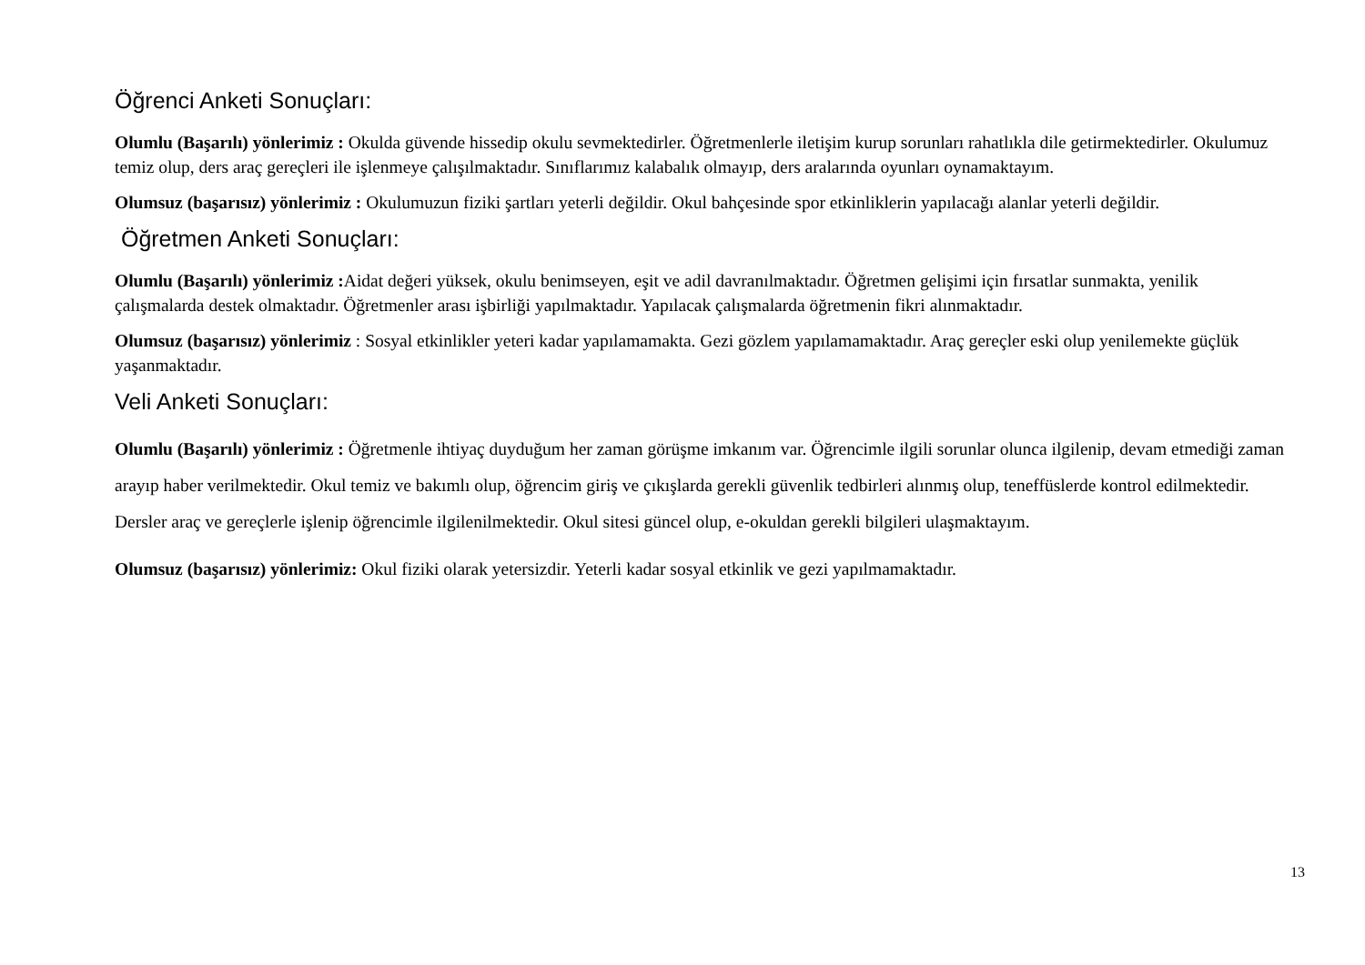Öğrenci Anketi Sonuçları:
Olumlu (Başarılı) yönlerimiz : Okulda güvende hissedip okulu sevmektedirler. Öğretmenlerle iletişim kurup sorunları rahatlıkla dile getirmektedirler. Okulumuz temiz olup, ders araç gereçleri ile işlenmeye çalışılmaktadır. Sınıflarımız kalabalık olmayıp, ders aralarında oyunları oynamaktayım.
Olumsuz (başarısız) yönlerimiz : Okulumuzun fiziki şartları yeterli değildir. Okul bahçesinde spor etkinliklerin yapılacağı alanlar yeterli değildir.
Öğretmen Anketi Sonuçları:
Olumlu (Başarılı) yönlerimiz : Aidat değeri yüksek, okulu benimseyen, eşit ve adil davranılmaktadır. Öğretmen gelişimi için fırsatlar sunmakta, yenilik çalışmalarda destek olmaktadır. Öğretmenler arası işbirliği yapılmaktadır. Yapılacak çalışmalarda öğretmenin fikri alınmaktadır.
Olumsuz (başarısız) yönlerimiz : Sosyal etkinlikler yeteri kadar yapılamamakta. Gezi gözlem yapılamamaktadır. Araç gereçler eski olup yenilemekte güçlük yaşanmaktadır.
Veli Anketi Sonuçları:
Olumlu (Başarılı) yönlerimiz : Öğretmenle ihtiyaç duyduğum her zaman görüşme imkanım var. Öğrencimle ilgili sorunlar olunca ilgilenip, devam etmediği zaman arayıp haber verilmektedir. Okul temiz ve bakımlı olup, öğrencim giriş ve çıkışlarda gerekli güvenlik tedbirleri alınmış olup, teneffüslerde kontrol edilmektedir. Dersler araç ve gereçlerle işlenip öğrencimle ilgilenilmektedir. Okul sitesi güncel olup, e-okuldan gerekli bilgileri ulaşmaktayım.
Olumsuz (başarısız) yönlerimiz: Okul fiziki olarak yetersizdir. Yeterli kadar sosyal etkinlik ve gezi yapılmamaktadır.
13